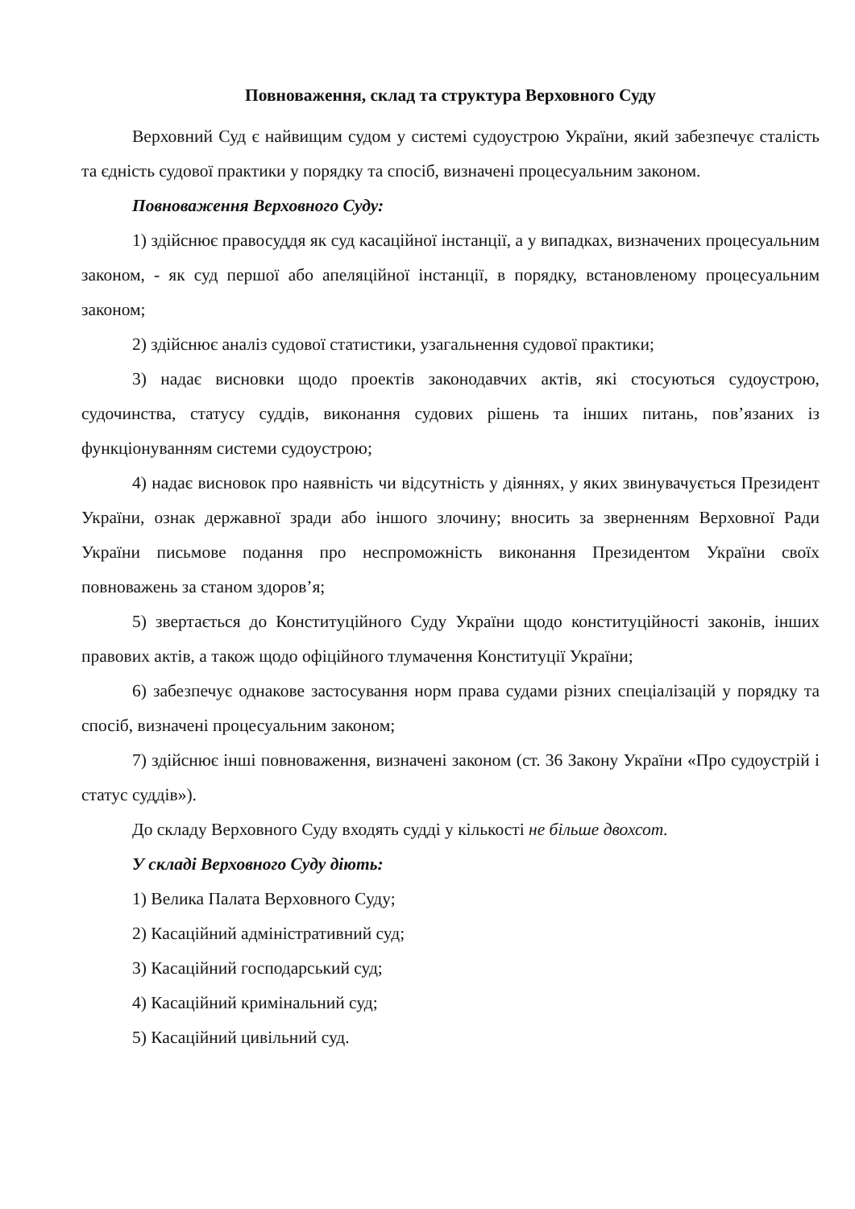Повноваження, склад та структура Верховного Суду
Верховний Суд є найвищим судом у системі судоустрою України, який забезпечує сталість та єдність судової практики у порядку та спосіб, визначені процесуальним законом.
Повноваження Верховного Суду:
1) здійснює правосуддя як суд касаційної інстанції, а у випадках, визначених процесуальним законом, - як суд першої або апеляційної інстанції, в порядку, встановленому процесуальним законом;
2) здійснює аналіз судової статистики, узагальнення судової практики;
3) надає висновки щодо проектів законодавчих актів, які стосуються судоустрою, судочинства, статусу суддів, виконання судових рішень та інших питань, пов’язаних із функціонуванням системи судоустрою;
4) надає висновок про наявність чи відсутність у діяннях, у яких звинувачується Президент України, ознак державної зради або іншого злочину; вносить за зверненням Верховної Ради України письмове подання про неспроможність виконання Президентом України своїх повноважень за станом здоров’я;
5) звертається до Конституційного Суду України щодо конституційності законів, інших правових актів, а також щодо офіційного тлумачення Конституції України;
6) забезпечує однакове застосування норм права судами різних спеціалізацій у порядку та спосіб, визначені процесуальним законом;
7) здійснює інші повноваження, визначені законом (ст. 36 Закону України «Про судоустрій і статус суддів»).
До складу Верховного Суду входять судді у кількості не більше двохсот.
У складі Верховного Суду діють:
1) Велика Палата Верховного Суду;
2) Касаційний адміністративний суд;
3) Касаційний господарський суд;
4) Касаційний кримінальний суд;
5) Касаційний цивільний суд.